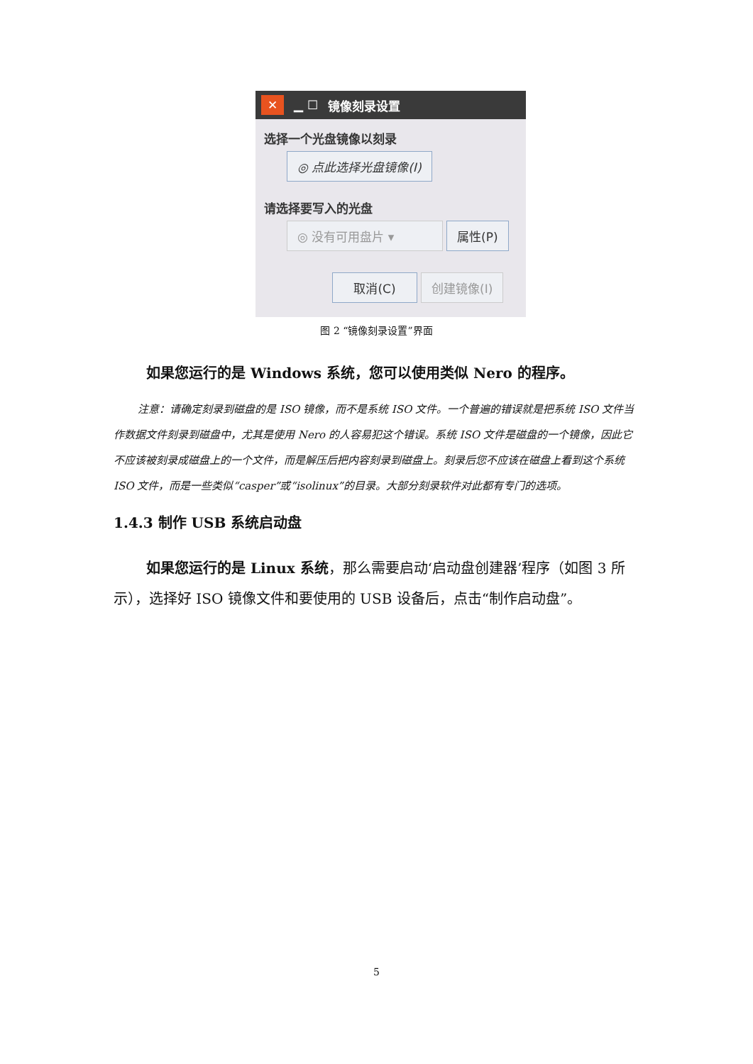✕ ▁ ☐ 镜像刻录设置
选择一个光盘镜像以刻录
◎ 点此选择光盘镜像(I)
请选择要写入的光盘
◎ 没有可用盘片 ▾ 属性(P)
取消(C) 创建镜像(I)
图 2 “镜像刻录设置”界面
如果您运行的是 Windows 系统，您可以使用类似 Nero 的程序。
注意：请确定刻录到磁盘的是 ISO 镜像，而不是系统 ISO 文件。一个普遍的错误就是把系统 ISO 文件当作数据文件刻录到磁盘中，尤其是使用 Nero 的人容易犯这个错误。系统 ISO 文件是磁盘的一个镜像，因此它不应该被刻录成磁盘上的一个文件，而是解压后把内容刻录到磁盘上。刻录后您不应该在磁盘上看到这个系统 ISO 文件，而是一些类似“casper”或“isolinux”的目录。大部分刻录软件对此都有专门的选项。
1.4.3 制作 USB 系统启动盘
如果您运行的是 Linux 系统，那么需要启动‘启动盘创建器’程序（如图 3 所示），选择好 ISO 镜像文件和要使用的 USB 设备后，点击“制作启动盘”。
5